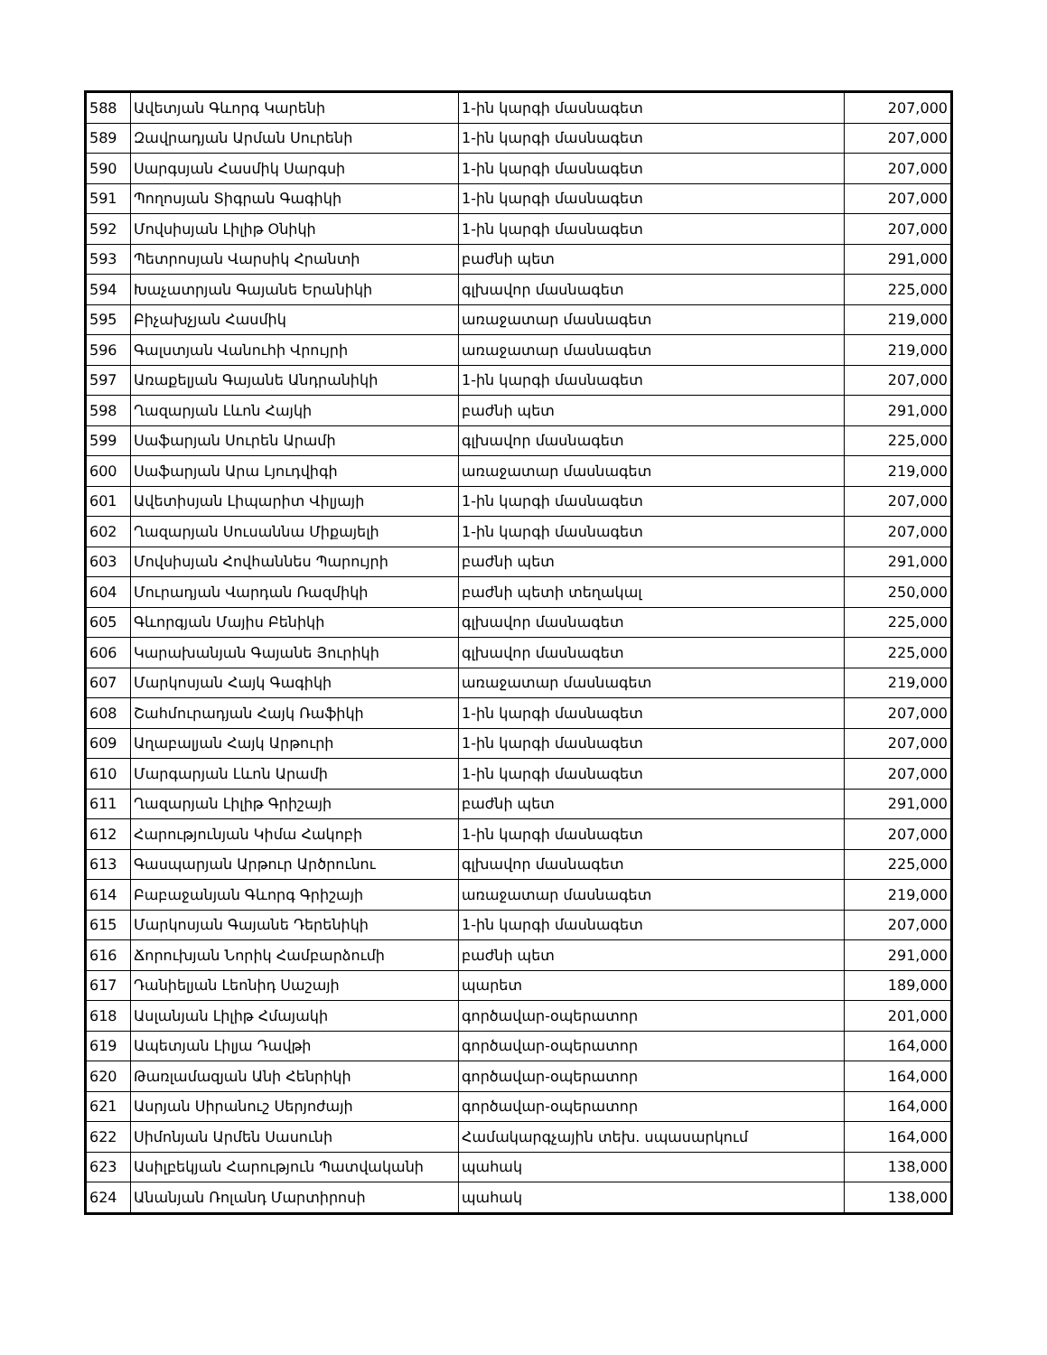| 588 | Ավետյան Գևորգ Կարենի | 1-ին կարգի մասնագետ | 207,000 |
| 589 | Զավրադյան Արման Սուրենի | 1-ին կարգի մասնագետ | 207,000 |
| 590 | Սարգսյան Հասմիկ Սարգսի | 1-ին կարգի մասնագետ | 207,000 |
| 591 | Պողոսյան Տիգրան Գագիկի | 1-ին կարգի մասնագետ | 207,000 |
| 592 | Մովսիսյան Լիլիթ Օնիկի | 1-ին կարգի մասնագետ | 207,000 |
| 593 | Պետրոսյան Վարսիկ Հրանտի | բաժնի պետ | 291,000 |
| 594 | Խաչատրյան Գայանե Երանիկի | գլխավոր մասնագետ | 225,000 |
| 595 | Բիչախչյան Հասմիկ | առաջատար մասնագետ | 219,000 |
| 596 | Գալստյան Վանուհի Վրույրի | առաջատար մասնագետ | 219,000 |
| 597 | Առաքելյան Գայանե Անդրանիկի | 1-ին կարգի մասնագետ | 207,000 |
| 598 | Ղազարյան Լևոն Հայկի | բաժնի պետ | 291,000 |
| 599 | Սաֆարյան Սուրեն Արամի | գլխավոր մասնագետ | 225,000 |
| 600 | Սաֆարյան Արա Լյուդվիգի | առաջատար մասնագետ | 219,000 |
| 601 | Ավետիսյան Լիպարիտ Վիլյայի | 1-ին կարգի մասնագետ | 207,000 |
| 602 | Ղազարյան Սուսաննա Միքայելի | 1-ին կարգի մասնագետ | 207,000 |
| 603 | Մովսիսյան Հովհաննես Պարույրի | բաժնի պետ | 291,000 |
| 604 | Մուրադյան Վարդան Ռազմիկի | բաժնի պետի տեղակալ | 250,000 |
| 605 | Գևորգյան Մայիս Բենիկի | գլխավոր մասնագետ | 225,000 |
| 606 | Կարախանյան Գայանե Յուրիկի | գլխավոր մասնագետ | 225,000 |
| 607 | Մարկոսյան Հայկ Գագիկի | առաջատար մասնագետ | 219,000 |
| 608 | Շահմուրադյան Հայկ Ռաֆիկի | 1-ին կարգի մասնագետ | 207,000 |
| 609 | Աղաբալյան Հայկ Արթուրի | 1-ին կարգի մասնագետ | 207,000 |
| 610 | Մարգարյան Լևոն Արամի | 1-ին կարգի մասնագետ | 207,000 |
| 611 | Ղազարյան Լիլիթ Գրիշայի | բաժնի պետ | 291,000 |
| 612 | Հարությունյան Կիմա Հակոբի | 1-ին կարգի մասնագետ | 207,000 |
| 613 | Գասպարյան Արթուր Արծրունու | գլխավոր մասնագետ | 225,000 |
| 614 | Բաբաջանյան Գևորգ Գրիշայի | առաջատար մասնագետ | 219,000 |
| 615 | Մարկոսյան Գայանե Դերենիկի | 1-ին կարգի մասնագետ | 207,000 |
| 616 | Ճորուխյան Նորիկ Համբարձումի | բաժնի պետ | 291,000 |
| 617 | Դանիելյան Լեոնիդ Սաշայի | պարետ | 189,000 |
| 618 | Ասլանյան Լիլիթ Հմայակի | գործավար-օպերատոր | 201,000 |
| 619 | Ապետյան Լիլյա Դավթի | գործավար-օպերատոր | 164,000 |
| 620 | Թառլամազյան Անի Հենրիկի | գործավար-օպերատոր | 164,000 |
| 621 | Ասրյան Սիրանուշ Սերյոժայի | գործավար-օպերատոր | 164,000 |
| 622 | Սիմոնյան Արմեն Սասունի | Համակարգչային տեխ. սպասարկում | 164,000 |
| 623 | Ասիլբեկյան Հարություն Պատվականի | պահակ | 138,000 |
| 624 | Անանյան Ռոլանդ Մարտիրոսի | պահակ | 138,000 |